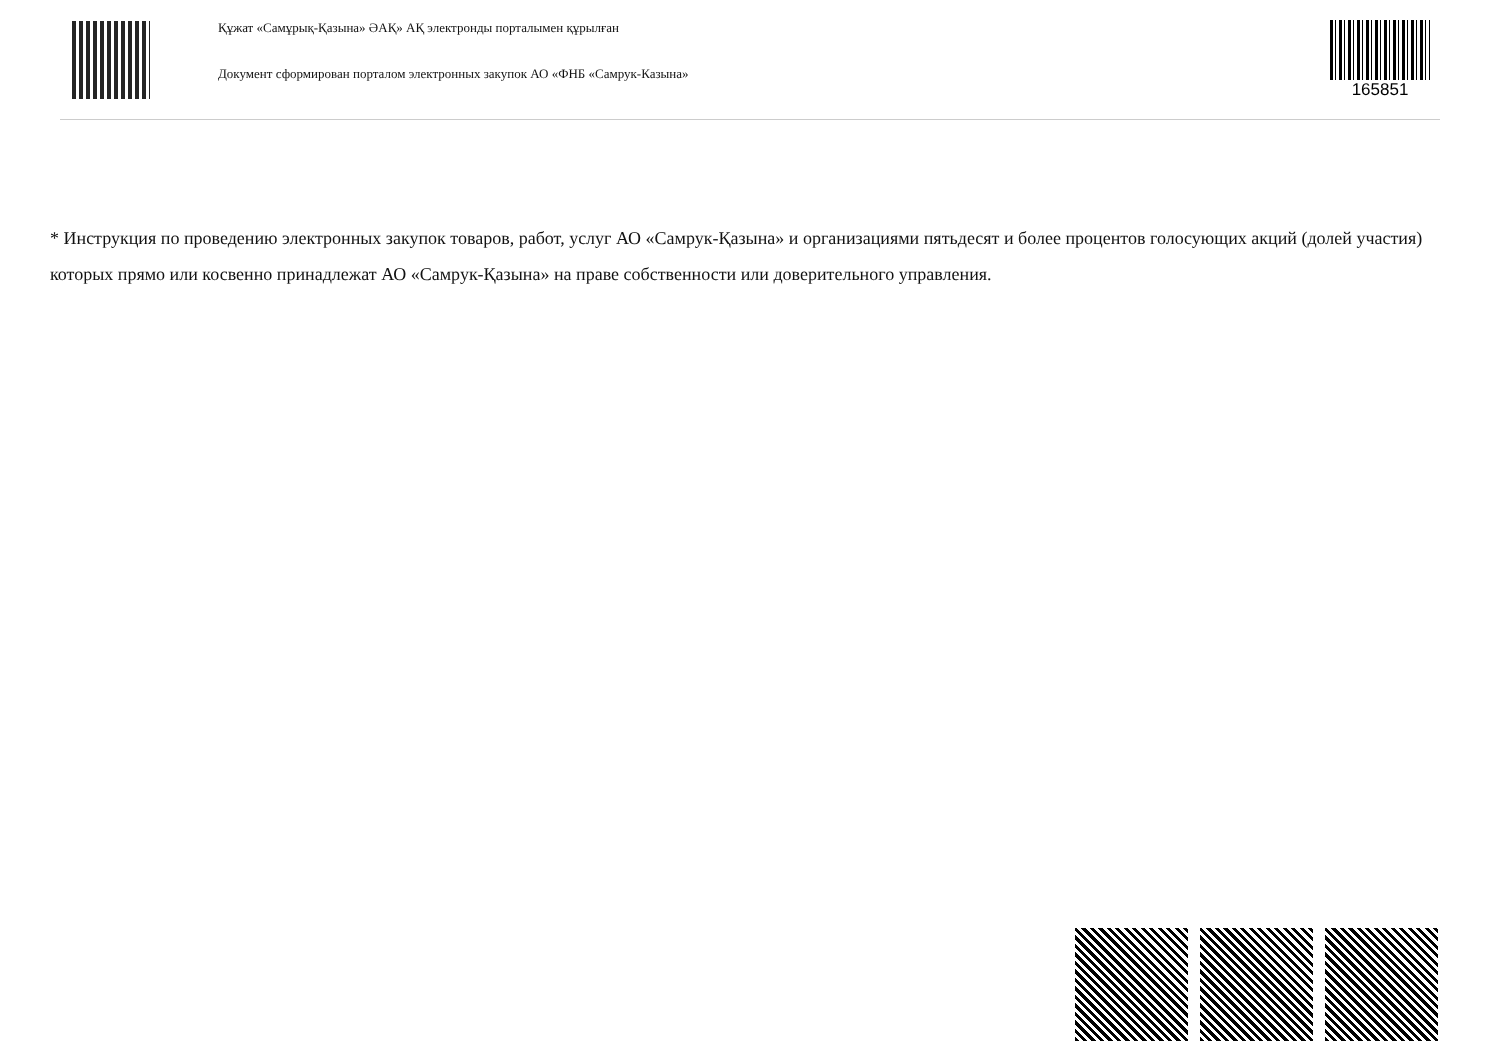Құжат «Самұрық-Қазына» ӘАҚ» АҚ электронды порталымен құрылған
Документ сформирован порталом электронных закупок АО «ФНБ «Самрук-Казына»
165851
* Инструкция по проведению электронных закупок товаров, работ, услуг АО «Самрук-Қазына» и организациями пятьдесят и более процентов голосующих акций (долей участия) которых прямо или косвенно принадлежат АО «Самрук-Қазына» на праве собственности или доверительного управления.